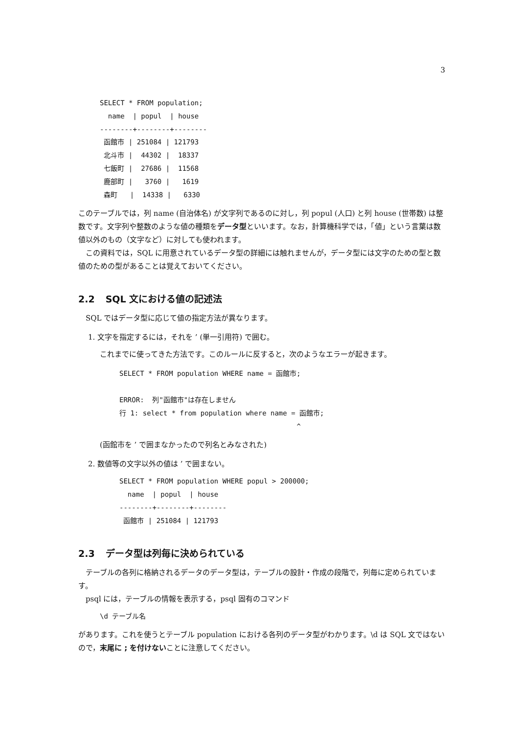3
SELECT * FROM population;
  name  | popul  | house
--------+--------+--------
 函館市 | 251084 | 121793
 北斗市 |  44302 |  18337
 七飯町 |  27686 |  11568
 鹿部町 |   3760 |   1619
 森町   |  14338 |   6330
このテーブルでは，列 name (自治体名) が文字列であるのに対し，列 popul (人口) と列 house (世帯数) は整数です。文字列や整数のような値の種類をデータ型といいます。なお，計算機科学では，「値」という言葉は数値以外のもの（文字など）に対しても使われます。
この資料では，SQL に用意されているデータ型の詳細には触れませんが，データ型には文字のための型と数値のための型があることは覚えておいてください。
2.2 SQL 文における値の記述法
SQL ではデータ型に応じて値の指定方法が異なります。
1. 文字を指定するには，それを ’ (単一引用符) で囲む。
これまでに使ってきた方法です。このルールに反すると，次のようなエラーが起きます。
SELECT * FROM population WHERE name = 函館市;

ERROR:  列"函館市"は存在しません
行 1: select * from population where name = 函館市;
                                           ^
(函館市を ’ で囲まなかったので列名とみなされた)
2. 数値等の文字以外の値は ’ で囲まない。
SELECT * FROM population WHERE popul > 200000;
  name  | popul  | house
--------+--------+--------
 函館市 | 251084 | 121793
2.3 データ型は列毎に決められている
テーブルの各列に格納されるデータのデータ型は，テーブルの設計・作成の段階で，列毎に定められています。
psql には，テーブルの情報を表示する，psql 固有のコマンド
\d テーブル名
があります。これを使うとテーブル population における各列のデータ型がわかります。\d は SQL 文ではないので，末尾に ; を付けないことに注意してください。